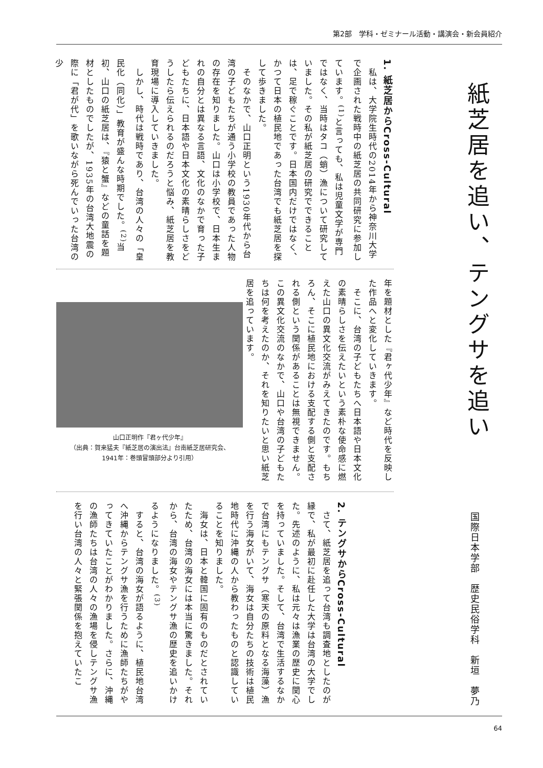第2部　学科・ゼミナール活動・講演会・新会員紹介
紙芝居を追い、テングサを追い
国際日本学部　歴史民俗学科　新垣　夢乃
1. 紙芝居からCross-Cultural
　私は、大学院生時代の2014年から神奈川大学で企画された戦時中の紙芝居の共同研究に参加しています。<sup>(1)</sup>と言っても、私は児童文学が専門ではなく、当時はタコ（蛸）漁について研究していました。その私が紙芝居の研究でできることは、足で稼ぐことです。日本国内だけではなく、かつて日本の植民地であった台湾でも紙芝居を探して歩きました。
　そのなかで、山口正明という1930年代から台湾の子どもたちが通う小学校の教員であった人物の存在を知りました。山口は小学校で、日本生まれの自分とは異なる言語、文化のなかで育った子どもたちに、日本語や日本文化の素晴らしさをどうしたら伝えられるのだろうと悩み、紙芝居を教育現場に導入していきました。
　しかし、時代は戦時であり、台湾の人々の「皇民化（同化）」教育が盛んな時期でした。<sup>(2)</sup>当初、山口の紙芝居は、『猿と蟹』などの童話を題材としたものでしたが、1935年の台湾大地震の際に「君が代」を歌いながら死んでいった台湾の少
年を題材とした『君ヶ代少年』など時代を反映した作品へと変化していきます。
　そこに、台湾の子どもたちへ日本語や日本文化の素晴らしさを伝えたいという素朴な使命感に燃えた山口の異文化交流がみえてきたのです。もちろん、そこに植民地における支配する側と支配される側という関係があることは無視できません。この異文化交流のなかで、山口や台湾の子どもたちは何を考えたのか、それを知りたいと思い紙芝居を追っています。
山口正明作『君ヶ代少年』
（出典：賀来猛夫『紙芝居の演出法』台南紙芝居研究会、
1941年：巻頭冒頭部分より引用）
2. テングサからCross-Cultural
　さて、紙芝居を追って台湾も調査地としたのが縁で、私が最初に赴任した大学は台湾の大学でした。先述のように、私は元々は漁業の歴史に関心を持っていました。そして、台湾で生活するなかで台湾にもテングサ（寒天の原料となる海藻）漁を行う海女がいて、海女は自分たちの技術は植民地時代に沖縄の人から教わったものと認識していることを知りました。
　海女は、日本と韓国に固有のものだとされていたため、台湾の海女には本当に驚きました。それから、台湾の海女やテングサ漁の歴史を追いかけるようになりました。<sup>(3)</sup>
　すると、台湾の海女が語るように、植民地台湾へ沖縄からテングサ漁を行うために漁師たちがやってきていたことがわかりました。さらに、沖縄の漁師たちは台湾の人々の漁場を侵しテングサ漁を行い台湾の人々と緊張関係を抱えていたこ
64